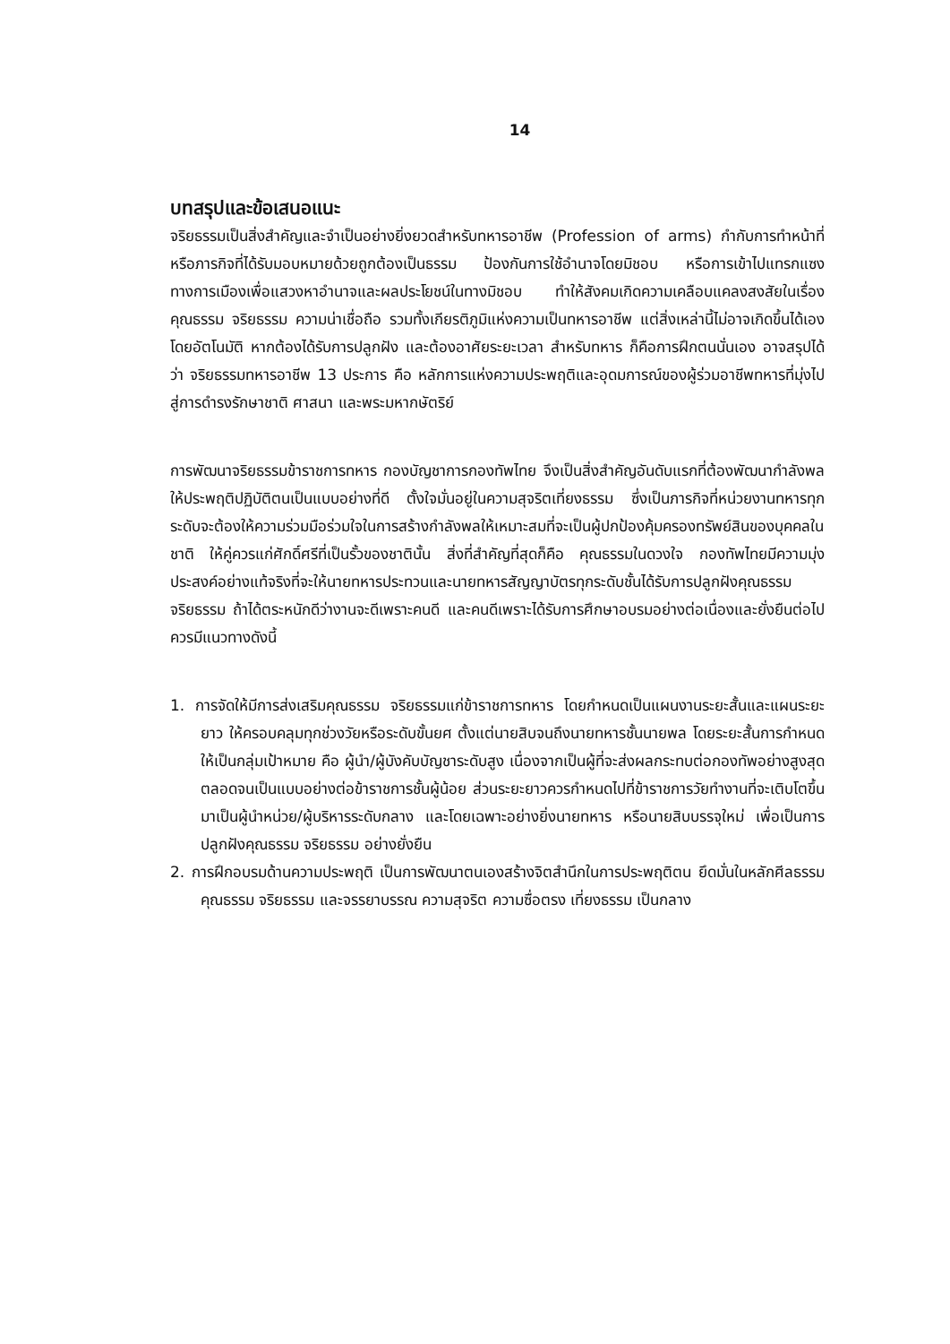14
บทสรุปและข้อเสนอแนะ
จริยธรรมเป็นสิ่งสำคัญและจำเป็นอย่างยิ่งยวดสำหรับทหารอาชีพ (Profession of arms) กำกับการทำหน้าที่หรือภารกิจที่ได้รับมอบหมายด้วยถูกต้องเป็นธรรม ป้องกันการใช้อำนาจโดยมิชอบ หรือการเข้าไปแทรกแซงทางการเมืองเพื่อแสวงหาอำนาจและผลประโยชน์ในทางมิชอบ ทำให้สังคมเกิดความเคลือบแคลงสงสัยในเรื่องคุณธรรม จริยธรรม ความน่าเชื่อถือ รวมทั้งเกียรติภูมิแห่งความเป็นทหารอาชีพ แต่สิ่งเหล่านี้ไม่อาจเกิดขึ้นได้เองโดยอัตโนมัติ หากต้องได้รับการปลูกฝัง และต้องอาศัยระยะเวลา สำหรับทหาร ก็คือการฝึกตนนั่นเอง อาจสรุปได้ว่า จริยธรรมทหารอาชีพ 13 ประการ คือ หลักการแห่งความประพฤติและอุดมการณ์ของผู้ร่วมอาชีพทหารที่มุ่งไปสู่การดำรงรักษาชาติ ศาสนา และพระมหากษัตริย์
การพัฒนาจริยธรรมข้าราชการทหาร กองบัญชาการกองทัพไทย จึงเป็นสิ่งสำคัญอันดับแรกที่ต้องพัฒนากำลังพลให้ประพฤติปฏิบัติตนเป็นแบบอย่างที่ดี ตั้งใจมั่นอยู่ในความสุจริตเที่ยงธรรม ซึ่งเป็นภารกิจที่หน่วยงานทหารทุกระดับจะต้องให้ความร่วมมือร่วมใจในการสร้างกำลังพลให้เหมาะสมที่จะเป็นผู้ปกป้องคุ้มครองทรัพย์สินของบุคคลในชาติ ให้คู่ควรแก่ศักดิ์ศรีที่เป็นรั้วของชาตินั้น สิ่งที่สำคัญที่สุดก็คือ คุณธรรมในดวงใจ กองทัพไทยมีความมุ่งประสงค์อย่างแท้จริงที่จะให้นายทหารประทวนและนายทหารสัญญาบัตรทุกระดับชั้นได้รับการปลูกฝังคุณธรรม จริยธรรม ถ้าได้ตระหนักดีว่างานจะดีเพราะคนดี และคนดีเพราะได้รับการศึกษาอบรมอย่างต่อเนื่องและยั่งยืนต่อไป ควรมีแนวทางดังนี้
1. การจัดให้มีการส่งเสริมคุณธรรม จริยธรรมแก่ข้าราชการทหาร โดยกำหนดเป็นแผนงานระยะสั้นและแผนระยะยาว ให้ครอบคลุมทุกช่วงวัยหรือระดับขั้นยศ ตั้งแต่นายสิบจนถึงนายทหารชั้นนายพล โดยระยะสั้นการกำหนดให้เป็นกลุ่มเป้าหมาย คือ ผู้นำ/ผู้บังคับบัญชาระดับสูง เนื่องจากเป็นผู้ที่จะส่งผลกระทบต่อกองทัพอย่างสูงสุด ตลอดจนเป็นแบบอย่างต่อข้าราชการชั้นผู้น้อย ส่วนระยะยาวควรกำหนดไปที่ข้าราชการวัยทำงานที่จะเติบโตขึ้นมาเป็นผู้นำหน่วย/ผู้บริหารระดับกลาง และโดยเฉพาะอย่างยิ่งนายทหาร หรือนายสิบบรรจุใหม่ เพื่อเป็นการปลูกฝังคุณธรรม จริยธรรม อย่างยั่งยืน
2. การฝึกอบรมด้านความประพฤติ เป็นการพัฒนาตนเองสร้างจิตสำนึกในการประพฤติตน ยึดมั่นในหลักศีลธรรม คุณธรรม จริยธรรม และจรรยาบรรณ ความสุจริต ความซื่อตรง เที่ยงธรรม เป็นกลาง